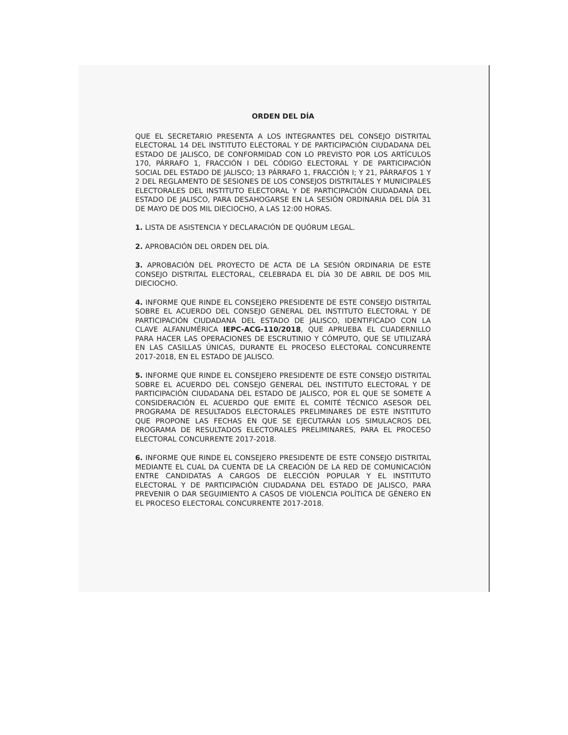ORDEN DEL DÍA
QUE EL SECRETARIO PRESENTA A LOS INTEGRANTES DEL CONSEJO DISTRITAL ELECTORAL 14 DEL INSTITUTO ELECTORAL Y DE PARTICIPACIÓN CIUDADANA DEL ESTADO DE JALISCO, DE CONFORMIDAD CON LO PREVISTO POR LOS ARTÍCULOS 170, PÁRRAFO 1, FRACCIÓN I DEL CÓDIGO ELECTORAL Y DE PARTICIPACIÓN SOCIAL DEL ESTADO DE JALISCO; 13 PÁRRAFO 1, FRACCIÓN I; Y 21, PÁRRAFOS 1 Y 2 DEL REGLAMENTO DE SESIONES DE LOS CONSEJOS DISTRITALES Y MUNICIPALES ELECTORALES DEL INSTITUTO ELECTORAL Y DE PARTICIPACIÓN CIUDADANA DEL ESTADO DE JALISCO, PARA DESAHOGARSE EN LA SESIÓN ORDINARIA DEL DÍA 31 DE MAYO DE DOS MIL DIECIOCHO, A LAS 12:00 HORAS.
1. LISTA DE ASISTENCIA Y DECLARACIÓN DE QUÓRUM LEGAL.
2. APROBACIÓN DEL ORDEN DEL DÍA.
3. APROBACIÓN DEL PROYECTO DE ACTA DE LA SESIÓN ORDINARIA DE ESTE CONSEJO DISTRITAL ELECTORAL, CELEBRADA EL DÍA 30 DE ABRIL DE DOS MIL DIECIOCHO.
4. INFORME QUE RINDE EL CONSEJERO PRESIDENTE DE ESTE CONSEJO DISTRITAL SOBRE EL ACUERDO DEL CONSEJO GENERAL DEL INSTITUTO ELECTORAL Y DE PARTICIPACIÓN CIUDADANA DEL ESTADO DE JALISCO, IDENTIFICADO CON LA CLAVE ALFANUMÉRICA IEPC-ACG-110/2018, QUE APRUEBA EL CUADERNILLO PARA HACER LAS OPERACIONES DE ESCRUTINIO Y CÓMPUTO, QUE SE UTILIZARÁ EN LAS CASILLAS ÚNICAS, DURANTE EL PROCESO ELECTORAL CONCURRENTE 2017-2018, EN EL ESTADO DE JALISCO.
5. INFORME QUE RINDE EL CONSEJERO PRESIDENTE DE ESTE CONSEJO DISTRITAL SOBRE EL ACUERDO DEL CONSEJO GENERAL DEL INSTITUTO ELECTORAL Y DE PARTICIPACIÓN CIUDADANA DEL ESTADO DE JALISCO, POR EL QUE SE SOMETE A CONSIDERACIÓN EL ACUERDO QUE EMITE EL COMITÉ TÉCNICO ASESOR DEL PROGRAMA DE RESULTADOS ELECTORALES PRELIMINARES DE ESTE INSTITUTO QUE PROPONE LAS FECHAS EN QUE SE EJECUTARÁN LOS SIMULACROS DEL PROGRAMA DE RESULTADOS ELECTORALES PRELIMINARES, PARA EL PROCESO ELECTORAL CONCURRENTE 2017-2018.
6. INFORME QUE RINDE EL CONSEJERO PRESIDENTE DE ESTE CONSEJO DISTRITAL MEDIANTE EL CUAL DA CUENTA DE LA CREACIÓN DE LA RED DE COMUNICACIÓN ENTRE CANDIDATAS A CARGOS DE ELECCIÓN POPULAR Y EL INSTITUTO ELECTORAL Y DE PARTICIPACIÓN CIUDADANA DEL ESTADO DE JALISCO, PARA PREVENIR O DAR SEGUIMIENTO A CASOS DE VIOLENCIA POLÍTICA DE GÉNERO EN EL PROCESO ELECTORAL CONCURRENTE 2017-2018.